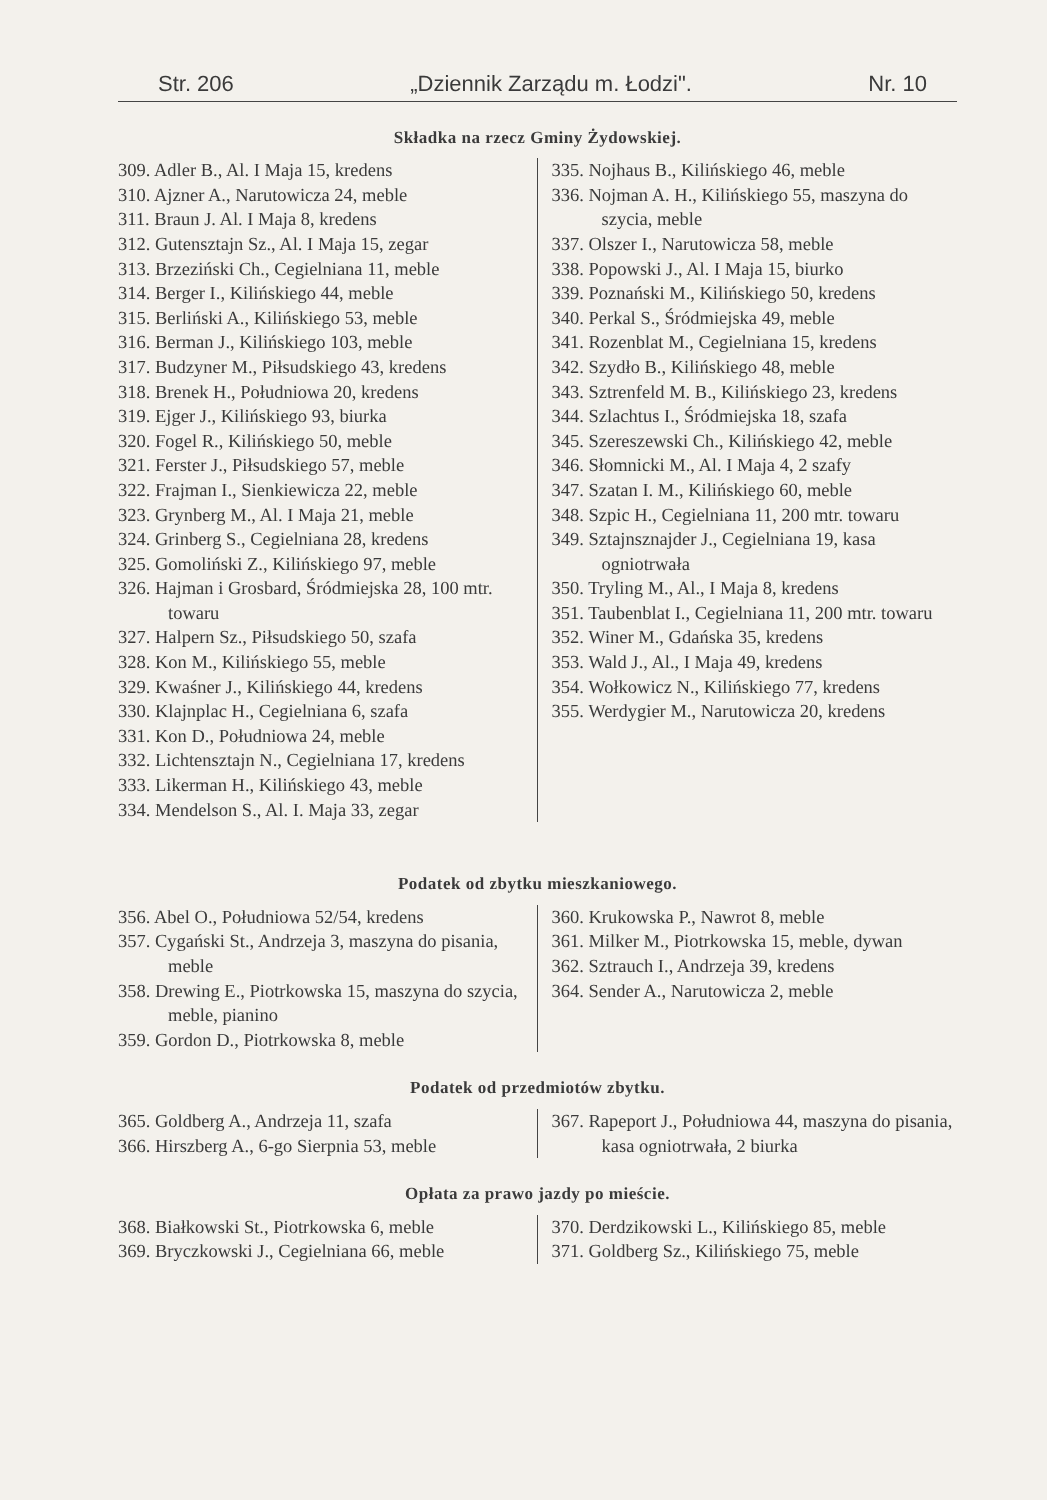Str. 206 „Dziennik Zarządu m. Łodzi". Nr. 10
Składka na rzecz Gminy Żydowskiej.
309. Adler B., Al. I Maja 15, kredens
310. Ajzner A., Narutowicza 24, meble
311. Braun J. Al. I Maja 8, kredens
312. Gutensztajn Sz., Al. I Maja 15, zegar
313. Brzeziński Ch., Cegielniana 11, meble
314. Berger I., Kilińskiego 44, meble
315. Berliński A., Kilińskiego 53, meble
316. Berman J., Kilińskiego 103, meble
317. Budzyner M., Piłsudskiego 43, kredens
318. Brenek H., Południowa 20, kredens
319. Ejger J., Kilińskiego 93, biurka
320. Fogel R., Kilińskiego 50, meble
321. Ferster J., Piłsudskiego 57, meble
322. Frajman I., Sienkiewicza 22, meble
323. Grynberg M., Al. I Maja 21, meble
324. Grinberg S., Cegielniana 28, kredens
325. Gomoliński Z., Kilińskiego 97, meble
326. Hajman i Grosbard, Śródmiejska 28, 100 mtr. towaru
327. Halpern Sz., Piłsudskiego 50, szafa
328. Kon M., Kilińskiego 55, meble
329. Kwaśner J., Kilińskiego 44, kredens
330. Klajnplac H., Cegielniana 6, szafa
331. Kon D., Południowa 24, meble
332. Lichtensztajn N., Cegielniana 17, kredens
333. Likerman H., Kilińskiego 43, meble
334. Mendelson S., Al. I. Maja 33, zegar
335. Nojhaus B., Kilińskiego 46, meble
336. Nojman A. H., Kilińskiego 55, maszyna do szycia, meble
337. Olszer I., Narutowicza 58, meble
338. Popowski J., Al. I Maja 15, biurko
339. Poznański M., Kilińskiego 50, kredens
340. Perkal S., Śródmiejska 49, meble
341. Rozenblat M., Cegielniana 15, kredens
342. Szydło B., Kilińskiego 48, meble
343. Sztrenfeld M. B., Kilińskiego 23, kredens
344. Szlachtus I., Śródmiejska 18, szafa
345. Szereszewski Ch., Kilińskiego 42, meble
346. Słomnicki M., Al. I Maja 4, 2 szafy
347. Szatan I. M., Kilińskiego 60, meble
348. Szpic H., Cegielniana 11, 200 mtr. towaru
349. Sztajnsznajder J., Cegielniana 19, kasa ogniotrwała
350. Tryling M., Al., I Maja 8, kredens
351. Taubenblat I., Cegielniana 11, 200 mtr. towaru
352. Winer M., Gdańska 35, kredens
353. Wald J., Al., I Maja 49, kredens
354. Wołkowicz N., Kilińskiego 77, kredens
355. Werdygier M., Narutowicza 20, kredens
Podatek od zbytku mieszkaniowego.
356. Abel O., Południowa 52/54, kredens
357. Cygański St., Andrzeja 3, maszyna do pisania, meble
358. Drewing E., Piotrkowska 15, maszyna do szycia, meble, pianino
359. Gordon D., Piotrkowska 8, meble
360. Krukowska P., Nawrot 8, meble
361. Milker M., Piotrkowska 15, meble, dywan
362. Sztrauch I., Andrzeja 39, kredens
364. Sender A., Narutowicza 2, meble
Podatek od przedmiotów zbytku.
365. Goldberg A., Andrzeja 11, szafa
366. Hirszberg A., 6-go Sierpnia 53, meble
367. Rapeport J., Południowa 44, maszyna do pisania, kasa ogniotrwała, 2 biurka
Opłata za prawo jazdy po mieście.
368. Białkowski St., Piotrkowska 6, meble
369. Bryczkowski J., Cegielniana 66, meble
370. Derdzikowski L., Kilińskiego 85, meble
371. Goldberg Sz., Kilińskiego 75, meble